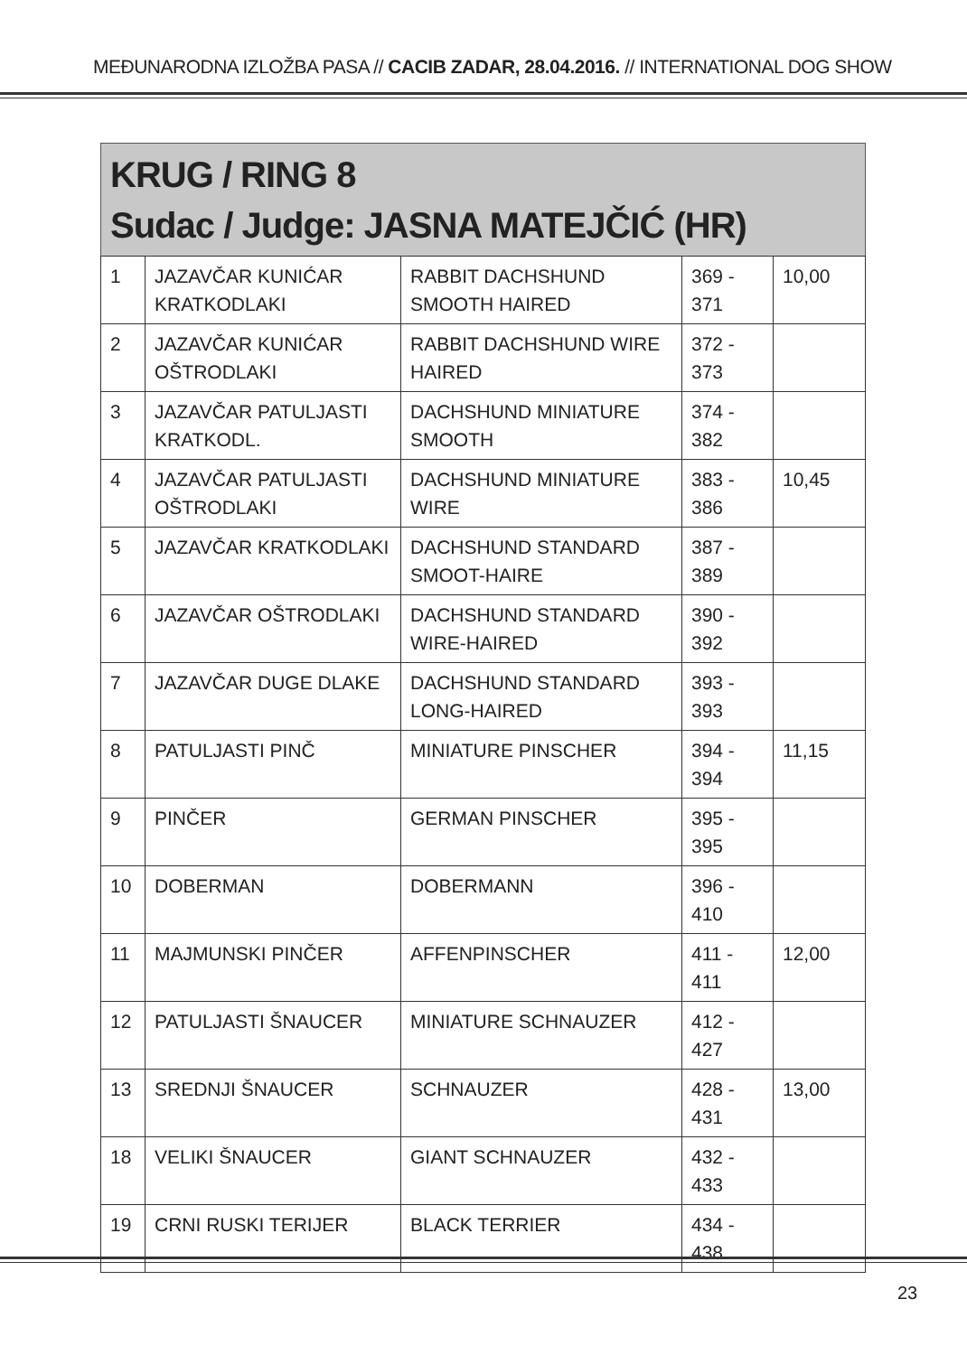MEĐUNARODNA IZLOŽBA PASA // CACIB ZADAR, 28.04.2016. // INTERNATIONAL DOG SHOW
KRUG / RING 8
Sudac / Judge: JASNA MATEJČIĆ (HR)
| 1 | JAZAVČAR KUNIĆAR KRATKODLAKI | RABBIT DACHSHUND SMOOTH HAIRED | 369 - 371 | 10,00 |
| 2 | JAZAVČAR KUNIĆAR OŠTRODLAKI | RABBIT DACHSHUND WIRE HAIRED | 372 - 373 | |
| 3 | JAZAVČAR PATULJASTI KRATKODL. | DACHSHUND MINIATURE SMOOTH | 374 - 382 | |
| 4 | JAZAVČAR PATULJASTI OŠTRODLAKI | DACHSHUND MINIATURE WIRE | 383 - 386 | 10,45 |
| 5 | JAZAVČAR KRATKODLAKI | DACHSHUND STANDARD SMOOT-HAIRE | 387 - 389 | |
| 6 | JAZAVČAR OŠTRODLAKI | DACHSHUND STANDARD WIRE-HAIRED | 390 - 392 | |
| 7 | JAZAVČAR DUGE DLAKE | DACHSHUND STANDARD LONG-HAIRED | 393 - 393 | |
| 8 | PATULJASTI PINČ | MINIATURE PINSCHER | 394 - 394 | 11,15 |
| 9 | PINČER | GERMAN PINSCHER | 395 - 395 | |
| 10 | DOBERMAN | DOBERMANN | 396 - 410 | |
| 11 | MAJMUNSKI PINČER | AFFENPINSCHER | 411 - 411 | 12,00 |
| 12 | PATULJASTI ŠNAUCER | MINIATURE SCHNAUZER | 412 - 427 | |
| 13 | SREDNJI ŠNAUCER | SCHNAUZER | 428 - 431 | 13,00 |
| 18 | VELIKI ŠNAUCER | GIANT SCHNAUZER | 432 - 433 | |
| 19 | CRNI RUSKI TERIJER | BLACK TERRIER | 434 - 438 | |
23